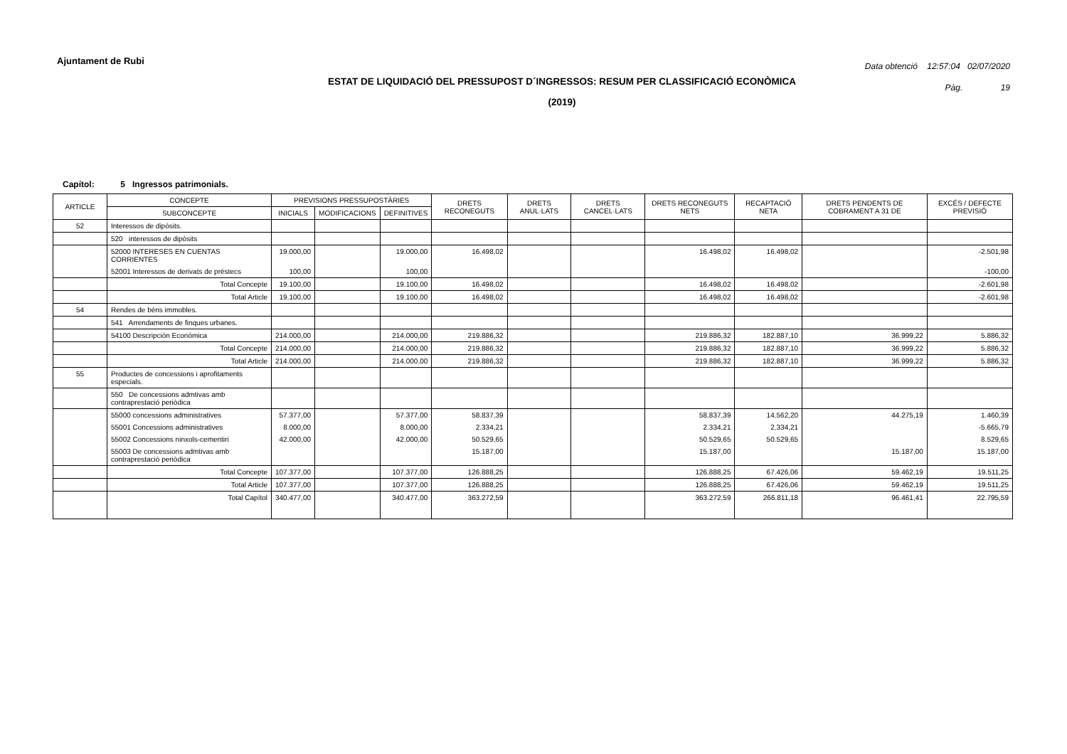Ajuntament de Rubi
Data obtenció 12:57:04 02/07/2020
Pàg. 19
ESTAT DE LIQUIDACIÓ DEL PRESSUPOST D´INGRESSOS: RESUM PER CLASSIFICACIÓ ECONÒMICA
(2019)
Capítol: 5 Ingressos patrimonials.
| ARTICLE | CONCEPTE | PREVISIONS PRESSUPOSTÀRIES | | | DRETS RECONEGUTS | DRETS ANUL·LATS | DRETS CANCEL·LATS | DRETS RECONEGUTS NETS | RECAPTACIÓ NETA | DRETS PENDENTS DE COBRAMENT A 31 DE | EXCÉS / DEFECTE PREVISIÓ |
| --- | --- | --- | --- | --- | --- | --- | --- | --- | --- | --- | --- |
| | SUBCONCEPTE | INICIALS | MODIFICACIONS | DEFINITIVES | | | | | | | |
| 52 | Interessos de dipòsits. | | | | | | | | | | |
| | 520 interessos de dipòsits | | | | | | | | | | |
| | 52000 INTERESES EN CUENTAS CORRIENTES | 19.000,00 | | 19.000,00 | 16.498,02 | | | 16.498,02 | 16.498,02 | | -2.501,98 |
| | 52001 Interessos de derivats de préstecs | 100,00 | | 100,00 | | | | | | | -100,00 |
| | Total Concepte | 19.100,00 | | 19.100,00 | 16.498,02 | | | 16.498,02 | 16.498,02 | | -2.601,98 |
| | Total Article | 19.100,00 | | 19.100,00 | 16.498,02 | | | 16.498,02 | 16.498,02 | | -2.601,98 |
| 54 | Rendes de béns immobles. | | | | | | | | | | |
| | 541 Arrendaments de finques urbanes. | | | | | | | | | | |
| | 54100 Descripción Económica | 214.000,00 | | 214.000,00 | 219.886,32 | | | 219.886,32 | 182.887,10 | 36.999,22 | 5.886,32 |
| | Total Concepte | 214.000,00 | | 214.000,00 | 219.886,32 | | | 219.886,32 | 182.887,10 | 36.999,22 | 5.886,32 |
| | Total Article | 214.000,00 | | 214.000,00 | 219.886,32 | | | 219.886,32 | 182.887,10 | 36.999,22 | 5.886,32 |
| 55 | Productes de concessions i aprofitaments especials. | | | | | | | | | | |
| | 550 De concessions admtivas amb contraprestació periòdica | | | | | | | | | | |
| | 55000 concessions administratives | 57.377,00 | | 57.377,00 | 58.837,39 | | | 58.837,39 | 14.562,20 | 44.275,19 | 1.460,39 |
| | 55001 Concessions administratives | 8.000,00 | | 8.000,00 | 2.334,21 | | | 2.334,21 | 2.334,21 | | -5.665,79 |
| | 55002 Concessions ninxols-cementiri | 42.000,00 | | 42.000,00 | 50.529,65 | | | 50.529,65 | 50.529,65 | | 8.529,65 |
| | 55003 De concessions admtivas amb contraprestació periòdica | | | | 15.187,00 | | | 15.187,00 | | 15.187,00 | 15.187,00 |
| | Total Concepte | 107.377,00 | | 107.377,00 | 126.888,25 | | | 126.888,25 | 67.426,06 | 59.462,19 | 19.511,25 |
| | Total Article | 107.377,00 | | 107.377,00 | 126.888,25 | | | 126.888,25 | 67.426,06 | 59.462,19 | 19.511,25 |
| | Total Capítol | 340.477,00 | | 340.477,00 | 363.272,59 | | | 363.272,59 | 266.811,18 | 96.461,41 | 22.795,59 |